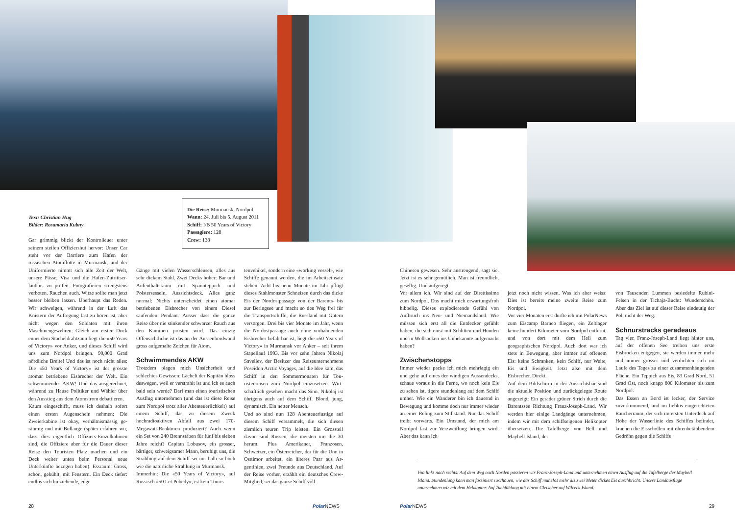Text: Christian Hug
Bilder: Rosamaria Kubny
Gar grimmig blickt der Kontrolleuer unter seinem steifen Offiziershut hervor: Unser Car steht vor der Barriere zum Hafen der russischen Atomflotte in Murmansk, und der Uniformierte nimmt sich alle Zeit der Welt, unsere Pässe, Visa und die Hafen-Zutrittser­laubnis zu prüfen. Fotografieren strengstens verboten. Rauchen auch. Witze sollte man jetzt besser bleiben lassen. Überhaupt das Reden. Wir schweigen, während in der Luft das Knistern der Aufregung fast zu hören ist, aber nicht wegen den Soldaten mit ihren Maschinengewehren: Gleich am ersten Dock ennet dem Stacheldrahtzaun liegt die «50 Years of Victory» vor Anker, und dieses Schiff wird uns zum Nordpol bringen. 90,000 Grad nördliche Breite! Und das ist noch nicht alles: Die «50 Years of Victory» ist der grösste atomar betriebene Eisbrecher der Welt. Ein schwimmendes AKW! Und das ausgerechnet, während zu Hause Politi­ker und Wähler über den Ausstieg aus dem Atomstrom debattieren.
Kaum eingeschifft, muss ich deshalb sofort einen ersten Augenschein nehmen: Die Zweierkabine ist okay, verhältnismässig ge­räumig und mit Bullauge (später erfahren wir, dass dies eigentlich Offiziers-Einzelka­binen sind, die Offiziere aber für die Dauer dieser Reise den Touristen Platz machen und ein Deck weiter unten beim Personal neue Unterkünfte bezogen haben). Essraum: Gross, schön, gekühlt, mit Fenstern. Ein Deck tiefer: endlos sich hinziehende, enge
Die Reise: Murmansk–Nordpol
Wann: 24. Juli bis 5. August 2011
Schiff: I/B 50 Years of Victory
Passagiere: 128
Crew: 138
Gänge mit vielen Wasserschleusen, alles aus sehr dickem Stahl. Zwei Decks höher: Bar und Aufenthaltsraum mit Spannteppich und Polstersesseln, Aussichtsdeck. Alles ganz normal: Nichts unterscheidet einen atomar betriebenen Eisbrecher von einem Diesel saufenden Pendant. Ausser dass die ganze Reise über nie stinkender schwarzer Rauch aus den Kaminen prusten wird. Das einzig Offensichtliche ist das an der Aussenbord­wand gross aufgemalte Zeichen für Atom.
Schwimmendes AKW
Trotzdem plagen mich Unsicherheit und schlechtes Gewissen: Lächelt der Kapitän bloss deswegen, weil er verstrahlt ist und ich es auch bald sein werde? Darf man einen touristischen Ausflug unternehmen (und das ist diese Reise zum Nordpol trotz aller Abenteuerlichkeit) auf einem Schiff, das zu diesem Zweck hochradioaktiven Abfall aus zwei 170-Megawatt-Reaktoren produziert? Auch wenn ein Set von 240 Brennstäben für fünf bis sieben Jahre reicht? Capitan Lobusov, ein grosser, bärtiger, schweigsamer Mann, beruhigt uns, die Strahlung auf dem Schiff sei nur halb so hoch wie die natürliche Strahlung in Murmansk.
Immerhin: Die «50 Years of Victory», auf Russisch «50 Let Pobedy», ist kein Touris­
tenvehikel, sondern eine «working vessel», wie Schiffe genannt werden, die im Arbeits­einsatz stehen: Acht bis neun Monate im Jahr pflügt dieses Stahlmonster Schneisen durch das dicke Eis der Nordostpassage von der Barents- bis zur Beringsee und macht so den Weg frei für die Transportschiffe, die Russland mit Gütern versorgen. Drei bis vier Monate im Jahr, wenn die Nordostpas­sage auch ohne vorbahnenden Eisbrecher befahrbar ist, liegt die «50 Years of Victory» in Murmansk vor Anker – seit ihrem Stapel­lauf 1993. Bis vor zehn Jahren Nikolaj Save­liev, der Besitzer des Reiseunternehmens Poseidon Arctic Voyages, auf die Idee kam, das Schiff in den Sommermonaten für Tou­ristenreisen zum Nordpol einzusetzen. Wirt­schaftlich gesehen macht das Sinn. Nikolaj ist übrigens auch auf dem Schiff. Blond, jung, dynamisch. Ein netter Mensch.
Und so sind nun 128 Abenteuerlustige auf diesem Schiff versammelt, die sich diesen ziemlich teuren Trip leisten. Ein Grossteil davon sind Russen, die meisten um die 30 herum. Plus Amerikaner, Franzosen, Schweizer, ein Österreicher, der für die Uno in Osttimor arbeitet, ein älteres Paar aus Ar­gentinien, zwei Freunde aus Deutschland. Auf der Reise vorher, erzählt ein deutsches Crew-Mitglied, sei das ganze Schiff voll
Chinesen gewesen. Sehr anstrengend, sagt sie. Jetzt ist es sehr gemütlich. Man ist freundlich, gesellig. Und aufgeregt.
Vor allem ich. Wir sind auf der Direttissima zum Nordpol. Das macht mich erwartungs­froh hibbelig. Dieses explodierende Gefühl von Aufbruch ins Neu- und Niemandsland. Wie müssen sich erst all die Entdecker ge­fühlt haben, die sich einst mit Schlitten und Hunden und in Wollsocken ins Unbekannte aufgemacht haben?
Zwischenstopps
Immer wieder packe ich mich mehrlagig ein und gehe auf eines der windigen Aussen­decks, schaue voraus in die Ferne, wo noch kein Eis zu sehen ist, tigere stundenlang auf dem Schiff umher. Wie ein Wanderer bin ich dauernd in Bewegung und komme doch nur immer wieder an einer Reling zum Still­stand. Nur das Schiff treibt vorwärts. Ein Umstand, der mich am Nordpol fast zur Ver­zweiflung bringen wird. Aber das kann ich
jetzt noch nicht wissen. Was ich aber weiss: Dies ist bereits meine zweite Reise zum Nordpol.
Vor vier Monaten erst durfte ich mit Polar­News zum Eiscamp Barneo fliegen, ein Zeltlager keine hundert Kilometer vom Nordpol entfernt, und von dort mit dem Heli zum geographischen Nordpol. Auch dort war ich stets in Bewegung, aber immer auf offenem Eis: keine Schranken, kein Schiff, nur Weite, Eis und Ewigkeit. Jetzt also mit dem Eisbrecher. Direkt.
Auf dem Bildschirm in der Aussichtsbar sind die aktuelle Position und zurückgelegte Route angezeigt: Ein gerader grüner Strich durch die Barentssee Richtung Franz-Joseph-Land. Wir werden hier einige Land­gänge unternehmen, indem wir mit dem schiffseigenen Helikopter übersetzen. Die Tafelberge von Bell und Maybell Island, der
von Tausenden Lummen besiedelte Rubini-Felsen in der Tichaja-Bucht: Wunderschön. Aber das Ziel ist auf dieser Reise eindeutig der Pol, nicht der Weg.
Schnurstracks geradeaus
Tag vier. Franz-Joseph-Land liegt hinter uns, auf der offenen See treiben uns erste Eisbrocken entgegen, sie werden immer mehr und immer grösser und verdichten sich im Laufe des Tages zu einer zusammenhän­genden Fläche. Ein Teppich aus Eis, 83 Grad Nord, 51 Grad Ost, noch knapp 800 Kilome­ter bis zum Nordpol.
Das Essen an Bord ist lecker, der Service zuvorkommend, und im lieblos eingerichte­ten Raucherraum, der sich im ersten Unter­deck auf Höhe der Wasserlinie des Schiffes befindet, krachen die Eisschollen mit ohren­betäubendem Gedröhn gegen die Schiffs­
Von links nach rechts: Auf dem Weg nach Norden passieren wir Franz-Joseph-Land und unternehmen einen Ausflug auf die Tafelberge der Maybell Island. Stundenlang kann man fasziniert zuschauen, wie das Schiff mühelos mehr als zwei Meter dickes Eis durchbricht. Unsere Landausflüge unternehmen wir mit dem Helikopter. Auf Tuchfühlung mit einem Gletscher auf Wilceck Island.
28 Polar NEWS Polar NEWS 29